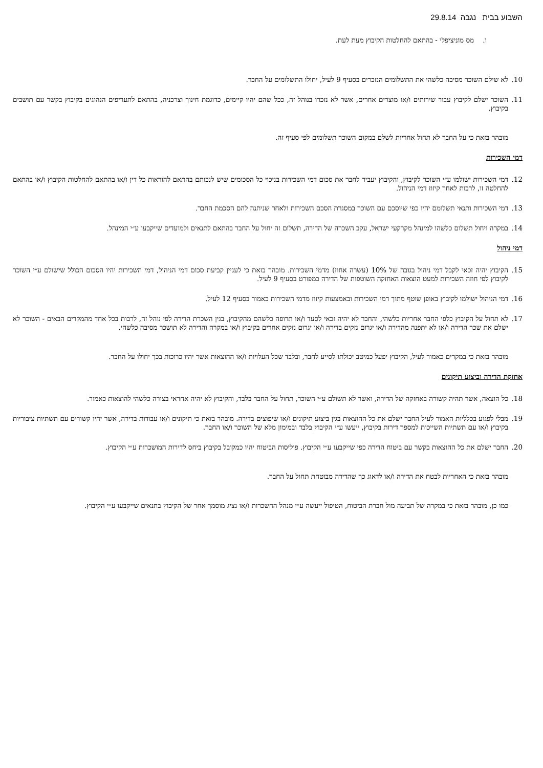השבוע בבית נגבה 29.8.14
ו. מס מוניציפלי - בהתאם להחלטות הקיבוץ מעת לעת.
10. לא שילם השוכר מסיבה כלשהי את התשלומים הנזכרים בסעיף 9 לעיל, יחולו התשלומים על החבר.
11. השוכר ישלם לקיבוץ עבור שירותים ו/או מוצרים אחרים, אשר לא נזכרו בנוהל זה, ככל שהם יהיו קיימים, כדוגמת חינוך וצרכניה, בהתאם לתעריפים הנהוגים בקיבוץ בקשר עם תושבים בקיבוץ.
מובהר בזאת כי על החבר לא תחול אחריות לשלם במקום השוכר תשלומים לפי סעיף זה.
דמי השכירות
12. דמי השכירות ישולמו ע״י השוכר לקיבוץ, והקיבוץ יעביר לחבר את סכום דמי השכירות בניכוי כל הסכומים שיש לנכותם בהתאם להוראות כל דין ו/או בהתאם להחלטות הקיבוץ ו/או בהתאם להחלטה זו, לרבות לאחר קיזוז דמי הניהול.
13. דמי השכירות ותנאי תשלומם יהיו כפי שיוסכם עם השוכר במסגרת הסכם השכירות ולאחר שניתנה להם הסכמת החבר.
14. במקרה ויחול תשלום כלשהו למינהל מקרקעי ישראל, עקב השכרה של הדירה, תשלום זה יחול על החבר בהתאם לתנאים ולמועדים שייקבעו ע״י המינהל.
דמי ניהול
15. הקיבוץ יהיה זכאי לקבל דמי ניהול בגובה של 10% (עשרה אחוז) מדמי השכירות. מובהר בזאת כי לעניין קביעת סכום דמי הניהול, דמי השכירות יהיו הסכום הכולל שישולם ע״י השוכר לקיבוץ לפי חוזה השכירות למעט הוצאות האחזקה השוטפות של הדירה כמפורט בסעיף 9 לעיל.
16. דמי הניהול ישולמו לקיבוץ באופן שוטף מתוך דמי השכירות ובאמצעות קיזוז מדמי השכירות כאמור בסעיף 12 לעיל.
17. לא תחול על הקיבוץ כלפי החבר אחריות כלשהי, והחבר לא יהיה זכאי לסעד ו/או תרופה כלשהם מהקיבוץ, בגין השכרת הדירה לפי נוהל זה, לרבות בכל אחד מהמקרים הבאים - השוכר לא ישלם את שכר הדירה ו/או לא יתפנה מהדירה ו/או יגרום נזקים בדירה ו/או יגרום נזקים אחרים בקיבוץ ו/או במקרה והדירה לא תושכר מסיבה כלשהי.
מובהר בזאת כי במקרים כאמור לעיל, הקיבוץ יפעל כמיטב יכולתו לסייע לחבר, ובלבד שכל העלויות ו/או ההוצאות אשר יהיו כרוכות בכך יחולו על החבר.
אחזקת הדירה וביצוע תיקונים
18. כל הוצאה, אשר תהיה קשורה באחזקה של הדירה, ואשר לא תשולם ע״י השוכר, תחול על החבר בלבד, והקיבוץ לא יהיה אחראי בצורה כלשהי להוצאות כאמור.
19. מבלי לפגוע בכלליות האמור לעיל החבר ישלם את כל ההוצאות בגין ביצוע תיקונים ו/או שיפוצים בדירה. מובהר בזאת כי תיקונים ו/או עבודות בדירה, אשר יהיו קשורים עם תשתיות ציבוריות בקיבוץ ו/או עם תשתיות השייכות למספר דירות בקיבוץ, ייעשו ע״י הקיבוץ בלבד ובמימון מלא של השוכר ו/או החבר.
20. החבר ישלם את כל ההוצאות בקשר עם ביטוח הדירה כפי שייקבעו ע״י הקיבוץ. פוליסות הביטוח יהיו כמקובל בקיבוץ ביחס לדירות המושכרות ע״י הקיבוץ.
מובהר בזאת כי האחריות לבטח את הדירה ו/או לדאוג כך שהדירה מבוטחת תחול על החבר.
כמו כן, מובהר בזאת כי במקרה של תביעה מול חברת הביטוח, הטיפול ייעשה ע״י מנהל ההשכרות ו/או נציג מוסמך אחר של הקיבוץ בתנאים שייקבעו ע״י הקיבוץ.